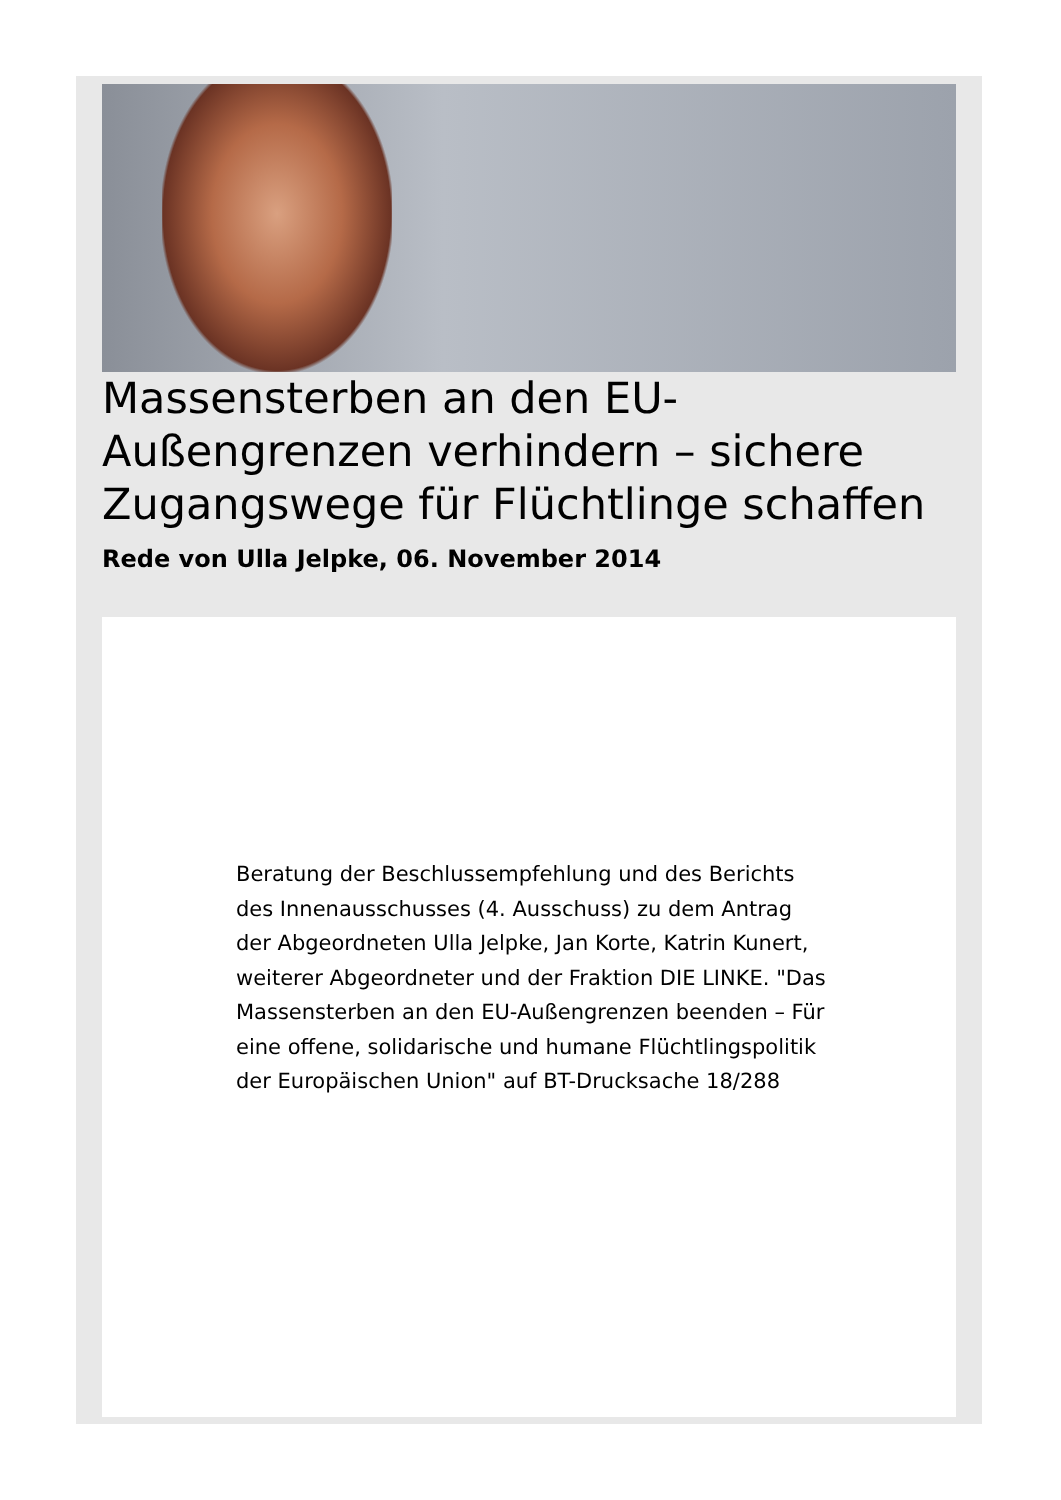Massensterben an den EU-Außengrenzen verhindern – sichere Zugangswege für Flüchtlinge schaffen
Rede von Ulla Jelpke, 06. November 2014
Beratung der Beschlussempfehlung und des Berichts des Innenausschusses (4. Ausschuss) zu dem Antrag der Abgeordneten Ulla Jelpke, Jan Korte, Katrin Kunert, weiterer Abgeordneter und der Fraktion DIE LINKE. "Das Massensterben an den EU-Außengrenzen beenden – Für eine offene, solidarische und humane Flüchtlingspolitik der Europäischen Union" auf BT-Drucksache 18/288